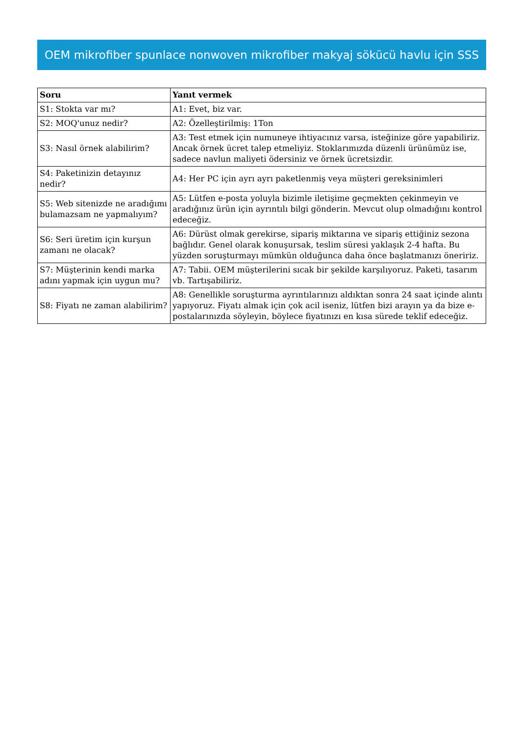OEM mikrofiber spunlace nonwoven mikrofiber makyaj sökücü havlu için SSS
| Soru | Yanıt vermek |
| --- | --- |
| S1: Stokta var mı? | A1: Evet, biz var. |
| S2: MOQ'unuz nedir? | A2: Özelleştirilmiş: 1Ton |
| S3: Nasıl örnek alabilirim? | A3: Test etmek için numuneye ihtiyacınız varsa, isteğinize göre yapabiliriz. Ancak örnek ücret talep etmeliyiz. Stoklarımızda düzenli ürünümüz ise, sadece navlun maliyeti ödersiniz ve örnek ücretsizdir. |
| S4: Paketinizin detayınız nedir? | A4: Her PC için ayrı ayrı paketlenmiş veya müşteri gereksinimleri |
| S5: Web sitenizde ne aradığımı bulamazsam ne yapmalıyım? | A5: Lütfen e-posta yoluyla bizimle iletişime geçmekten çekinmeyin ve aradığınız ürün için ayrıntılı bilgi gönderin. Mevcut olup olmadığını kontrol edeceğiz. |
| S6: Seri üretim için kurşun zamanı ne olacak? | A6: Dürüst olmak gerekirse, sipariş miktarına ve sipariş ettiğiniz sezona bağlıdır. Genel olarak konuşursak, teslim süresi yaklaşık 2-4 hafta. Bu yüzden soruşturmayı mümkün olduğunca daha önce başlatmanızı öneririz. |
| S7: Müşterinin kendi marka adını yapmak için uygun mu? | A7: Tabii. OEM müşterilerini sıcak bir şekilde karşılıyoruz. Paketi, tasarım vb. Tartışabiliriz. |
| S8: Fiyatı ne zaman alabilirim? | A8: Genellikle soruşturma ayrıntılarınızı aldıktan sonra 24 saat içinde alıntı yapıyoruz. Fiyatı almak için çok acil iseniz, lütfen bizi arayın ya da bize e-postalarınızda söyleyin, böylece fiyatınızı en kısa sürede teklif edeceğiz. |